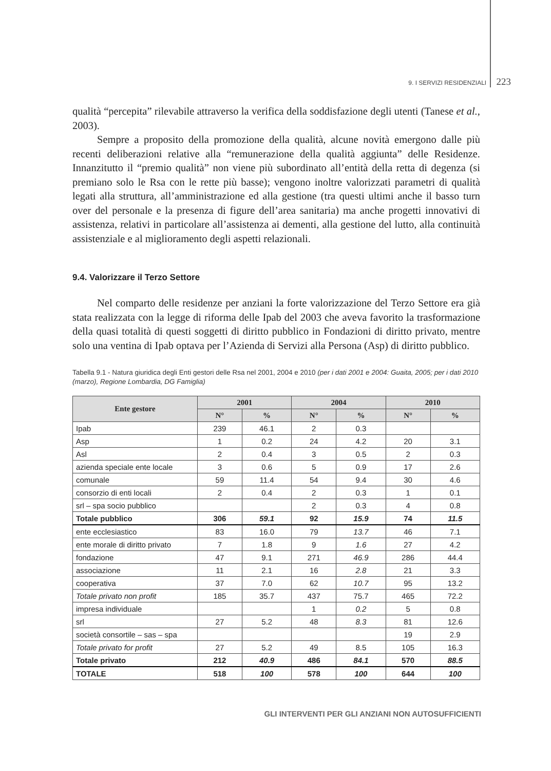9. I SERVIZI RESIDENZIALI 223
qualità “percepita” rilevabile attraverso la verifica della soddisfazione degli utenti (Tanese et al., 2003).
Sempre a proposito della promozione della qualità, alcune novità emergono dalle più recenti deliberazioni relative alla “remunerazione della qualità aggiunta” delle Residenze. Innanzitutto il “premio qualità” non viene più subordinato all’entità della retta di degenza (si premiano solo le Rsa con le rette più basse); vengono inoltre valorizzati parametri di qualità legati alla struttura, all’amministrazione ed alla gestione (tra questi ultimi anche il basso turn over del personale e la presenza di figure dell’area sanitaria) ma anche progetti innovativi di assistenza, relativi in particolare all’assistenza ai dementi, alla gestione del lutto, alla continuità assistenziale e al miglioramento degli aspetti relazionali.
9.4. Valorizzare il Terzo Settore
Nel comparto delle residenze per anziani la forte valorizzazione del Terzo Settore era già stata realizzata con la legge di riforma delle Ipab del 2003 che aveva favorito la trasformazione della quasi totalità di questi soggetti di diritto pubblico in Fondazioni di diritto privato, mentre solo una ventina di Ipab optava per l’Azienda di Servizi alla Persona (Asp) di diritto pubblico.
Tabella 9.1 - Natura giuridica degli Enti gestori delle Rsa nel 2001, 2004 e 2010 (per i dati 2001 e 2004: Guaita, 2005; per i dati 2010 (marzo), Regione Lombardia, DG Famiglia)
| Ente gestore | 2001 | | 2004 | | 2010 | |
| --- | --- | --- | --- | --- | --- | --- |
| | N° | % | N° | % | N° | % |
| Ipab | 239 | 46.1 | 2 | 0.3 | | |
| Asp | 1 | 0.2 | 24 | 4.2 | 20 | 3.1 |
| Asl | 2 | 0.4 | 3 | 0.5 | 2 | 0.3 |
| azienda speciale ente locale | 3 | 0.6 | 5 | 0.9 | 17 | 2.6 |
| comunale | 59 | 11.4 | 54 | 9.4 | 30 | 4.6 |
| consorzio di enti locali | 2 | 0.4 | 2 | 0.3 | 1 | 0.1 |
| srl – spa socio pubblico | | | 2 | 0.3 | 4 | 0.8 |
| Totale pubblico | 306 | 59.1 | 92 | 15.9 | 74 | 11.5 |
| ente ecclesiastico | 83 | 16.0 | 79 | 13.7 | 46 | 7.1 |
| ente morale di diritto privato | 7 | 1.8 | 9 | 1.6 | 27 | 4.2 |
| fondazione | 47 | 9.1 | 271 | 46.9 | 286 | 44.4 |
| associazione | 11 | 2.1 | 16 | 2.8 | 21 | 3.3 |
| cooperativa | 37 | 7.0 | 62 | 10.7 | 95 | 13.2 |
| Totale privato non profit | 185 | 35.7 | 437 | 75.7 | 465 | 72.2 |
| impresa individuale | | | 1 | 0.2 | 5 | 0.8 |
| srl | 27 | 5.2 | 48 | 8.3 | 81 | 12.6 |
| società consortile – sas – spa | | | | | 19 | 2.9 |
| Totale privato for profit | 27 | 5.2 | 49 | 8.5 | 105 | 16.3 |
| Totale privato | 212 | 40.9 | 486 | 84.1 | 570 | 88.5 |
| TOTALE | 518 | 100 | 578 | 100 | 644 | 100 |
GLI INTERVENTI PER GLI ANZIANI NON AUTOSUFFICIENTI